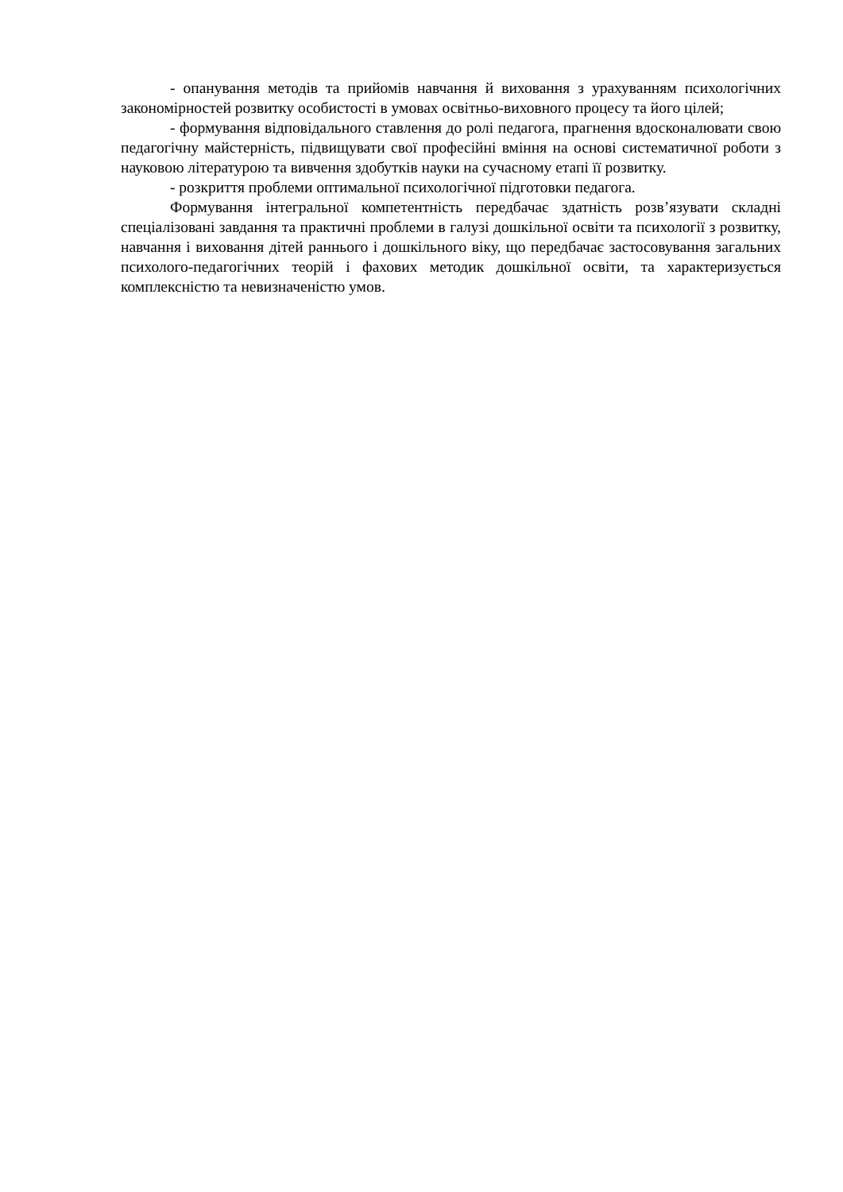- опанування методів та прийомів навчання й виховання з урахуванням психологічних закономірностей розвитку особистості в умовах освітньо-виховного процесу та його цілей;
- формування відповідального ставлення до ролі педагога, прагнення вдосконалювати свою педагогічну майстерність, підвищувати свої професійні вміння на основі систематичної роботи з науковою літературою та вивчення здобутків науки на сучасному етапі її розвитку.
- розкриття проблеми оптимальної психологічної підготовки педагога.
Формування інтегральної компетентність передбачає здатність розв’язувати складні спеціалізовані завдання та практичні проблеми в галузі дошкільної освіти та психології з розвитку, навчання і виховання дітей раннього і дошкільного віку, що передбачає застосовування загальних психолого-педагогічних теорій і фахових методик дошкільної освіти, та характеризується комплексністю та невизначеністю умов.